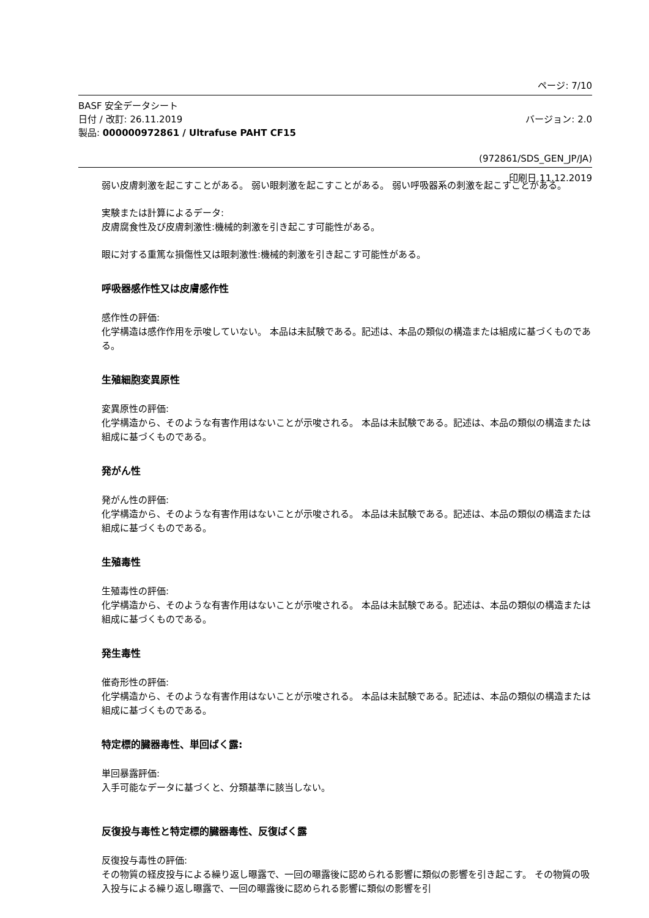ページ: 7/10
BASF 安全データシート
日付 / 改訂: 26.11.2019 バージョン: 2.0
製品: 000000972861 / Ultrafuse PAHT CF15
(972861/SDS_GEN_JP/JA)
印刷日 11.12.2019
弱い皮膚刺激を起こすことがある。 弱い眼刺激を起こすことがある。 弱い呼吸器系の刺激を起こすことがある。
実験または計算によるデータ:
皮膚腐食性及び皮膚刺激性:機械的刺激を引き起こす可能性がある。
眼に対する重篤な損傷性又は眼刺激性:機械的刺激を引き起こす可能性がある。
呼吸器感作性又は皮膚感作性
感作性の評価:
化学構造は感作作用を示唆していない。 本品は未試験である。記述は、本品の類似の構造または組成に基づくものである。
生殖細胞変異原性
変異原性の評価:
化学構造から、そのような有害作用はないことが示唆される。 本品は未試験である。記述は、本品の類似の構造または組成に基づくものである。
発がん性
発がん性の評価:
化学構造から、そのような有害作用はないことが示唆される。 本品は未試験である。記述は、本品の類似の構造または組成に基づくものである。
生殖毒性
生殖毒性の評価:
化学構造から、そのような有害作用はないことが示唆される。 本品は未試験である。記述は、本品の類似の構造または組成に基づくものである。
発生毒性
催奇形性の評価:
化学構造から、そのような有害作用はないことが示唆される。 本品は未試験である。記述は、本品の類似の構造または組成に基づくものである。
特定標的臓器毒性、単回ばく露:
単回暴露評価:
入手可能なデータに基づくと、分類基準に該当しない。
反復投与毒性と特定標的臓器毒性、反復ばく露
反復投与毒性の評価:
その物質の経皮投与による繰り返し曝露で、一回の曝露後に認められる影響に類似の影響を引き起こす。 その物質の吸入投与による繰り返し曝露で、一回の曝露後に認められる影響に類似の影響を引